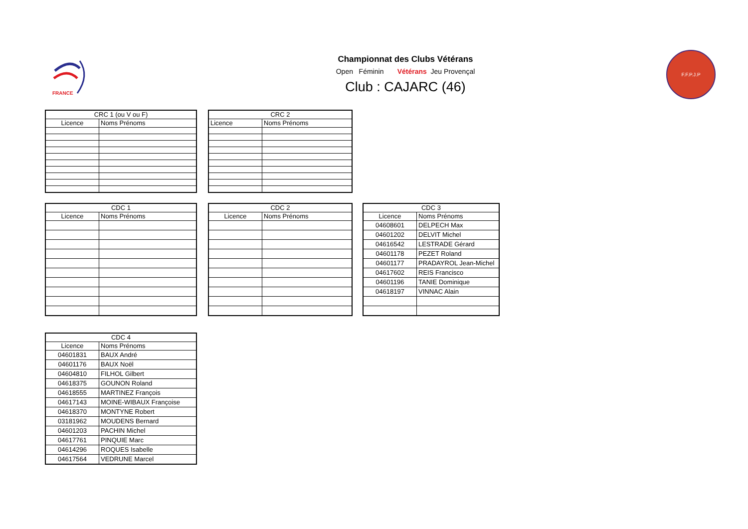FRANCE
Championnat des Clubs Vétérans
Open Féminin Vétérans Jeu Provençal
Club : CAJARC (46)
F.F.P.J.P
| CRC 1 (ou V ou F) | |
| --- | --- |
| Licence | Noms Prénoms |
| CRC 2 | |
| --- | --- |
| Licence | Noms Prénoms |
| CDC 1 | |
| --- | --- |
| Licence | Noms Prénoms |
| CDC 2 | |
| --- | --- |
| Licence | Noms Prénoms |
| CDC 3 | |
| --- | --- |
| Licence | Noms Prénoms |
| 04608601 | DELPECH Max |
| 04601202 | DELVIT Michel |
| 04616542 | LESTRADE Gérard |
| 04601178 | PEZET Roland |
| 04601177 | PRADAYROL Jean-Michel |
| 04617602 | REIS Francisco |
| 04601196 | TANIE Dominique |
| 04618197 | VINNAC Alain |
| CDC 4 | |
| --- | --- |
| Licence | Noms Prénoms |
| 04601831 | BAUX André |
| 04601176 | BAUX Noël |
| 04604810 | FILHOL Gilbert |
| 04618375 | GOUNON Roland |
| 04618555 | MARTINEZ François |
| 04617143 | MOINE-WIBAUX Françoise |
| 04618370 | MONTYNE Robert |
| 03181962 | MOUDENS Bernard |
| 04601203 | PACHIN Michel |
| 04617761 | PINQUIE Marc |
| 04614296 | ROQUES Isabelle |
| 04617564 | VEDRUNE Marcel |